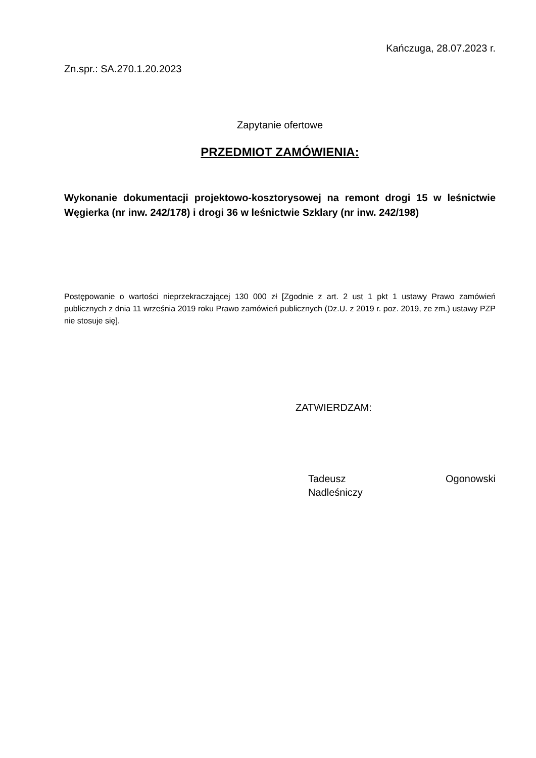Kańczuga, 28.07.2023 r.
Zn.spr.: SA.270.1.20.2023
Zapytanie ofertowe
PRZEDMIOT ZAMÓWIENIA:
Wykonanie dokumentacji projektowo-kosztorysowej na remont drogi 15 w leśnictwie Węgierka (nr inw. 242/178) i drogi 36 w leśnictwie Szklary (nr inw. 242/198)
Postępowanie o wartości nieprzekraczającej 130 000 zł [Zgodnie z art. 2 ust 1 pkt 1 ustawy Prawo zamówień publicznych z dnia 11 września 2019 roku Prawo zamówień publicznych (Dz.U. z 2019 r. poz. 2019, ze zm.) ustawy PZP nie stosuje się].
ZATWIERDZAM:
Tadeusz Ogonowski
Nadleśniczy